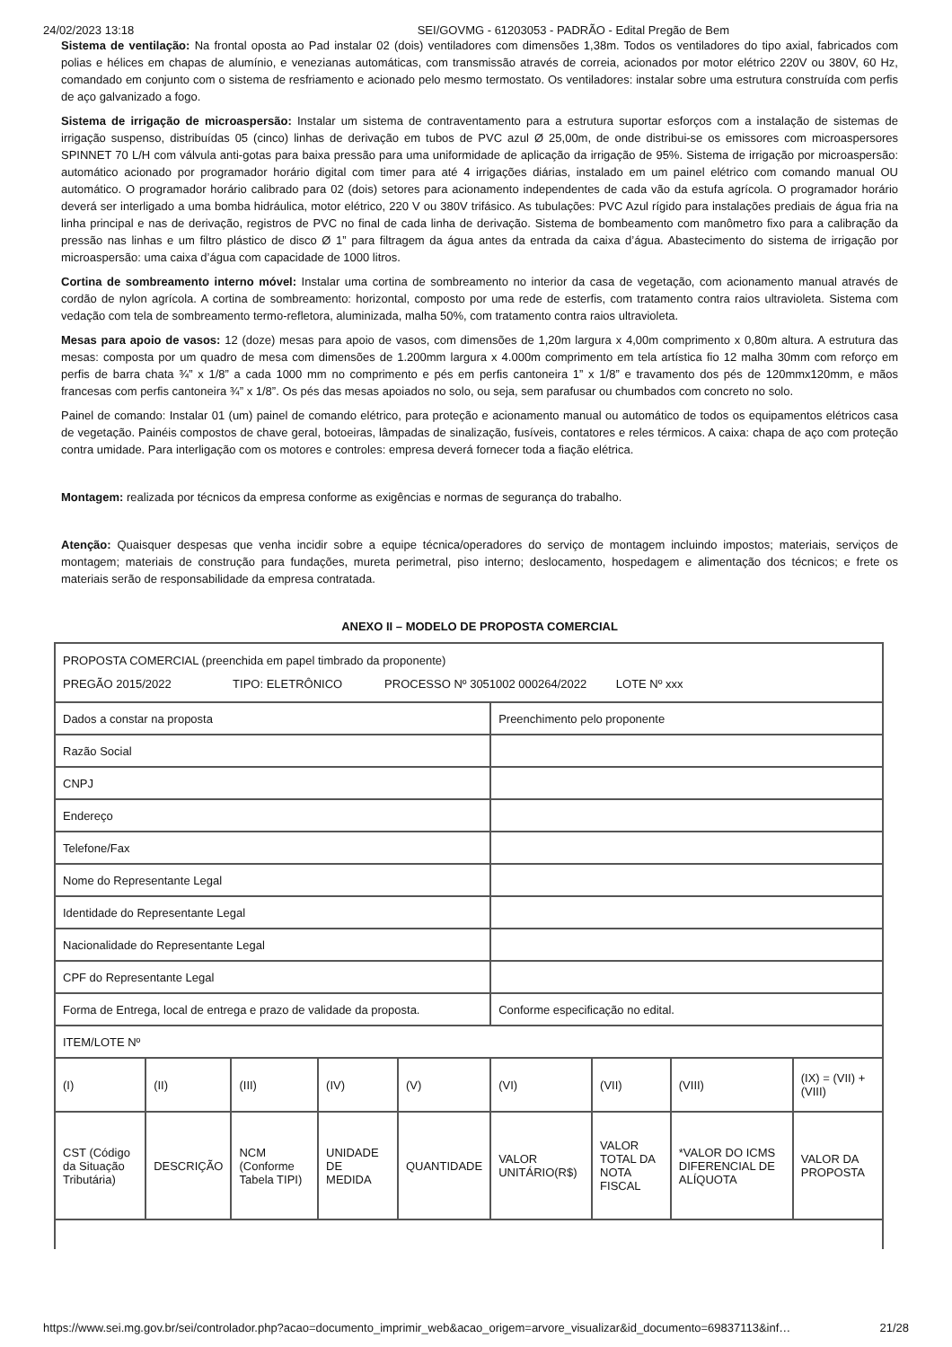24/02/2023 13:18 SEI/GOVMG - 61203053 - PADRÃO - Edital Pregão de Bem
Sistema de ventilação: Na frontal oposta ao Pad instalar 02 (dois) ventiladores com dimensões 1,38m. Todos os ventiladores do tipo axial, fabricados com polias e hélices em chapas de alumínio, e venezianas automáticas, com transmissão através de correia, acionados por motor elétrico 220V ou 380V, 60 Hz, comandado em conjunto com o sistema de resfriamento e acionado pelo mesmo termostato. Os ventiladores: instalar sobre uma estrutura construída com perfis de aço galvanizado a fogo.
Sistema de irrigação de microaspersão: Instalar um sistema de contraventamento para a estrutura suportar esforços com a instalação de sistemas de irrigação suspenso, distribuídas 05 (cinco) linhas de derivação em tubos de PVC azul Ø 25,00m, de onde distribui-se os emissores com microaspersores SPINNET 70 L/H com válvula anti-gotas para baixa pressão para uma uniformidade de aplicação da irrigação de 95%. Sistema de irrigação por microaspersão: automático acionado por programador horário digital com timer para até 4 irrigações diárias, instalado em um painel elétrico com comando manual OU automático. O programador horário calibrado para 02 (dois) setores para acionamento independentes de cada vão da estufa agrícola. O programador horário deverá ser interligado a uma bomba hidráulica, motor elétrico, 220 V ou 380V trifásico. As tubulações: PVC Azul rígido para instalações prediais de água fria na linha principal e nas de derivação, registros de PVC no final de cada linha de derivação. Sistema de bombeamento com manômetro fixo para a calibração da pressão nas linhas e um filtro plástico de disco Ø 1” para filtragem da água antes da entrada da caixa d’água. Abastecimento do sistema de irrigação por microaspersão: uma caixa d’água com capacidade de 1000 litros.
Cortina de sombreamento interno móvel: Instalar uma cortina de sombreamento no interior da casa de vegetação, com acionamento manual através de cordão de nylon agrícola. A cortina de sombreamento: horizontal, composto por uma rede de esterfis, com tratamento contra raios ultravioleta. Sistema com vedação com tela de sombreamento termo-refletora, aluminizada, malha 50%, com tratamento contra raios ultravioleta.
Mesas para apoio de vasos: 12 (doze) mesas para apoio de vasos, com dimensões de 1,20m largura x 4,00m comprimento x 0,80m altura. A estrutura das mesas: composta por um quadro de mesa com dimensões de 1.200mm largura x 4.000m comprimento em tela artística fio 12 malha 30mm com reforço em perfis de barra chata ¾” x 1/8” a cada 1000 mm no comprimento e pés em perfis cantoneira 1” x 1/8” e travamento dos pés de 120mmx120mm, e mãos francesas com perfis cantoneira ¾” x 1/8”. Os pés das mesas apoiados no solo, ou seja, sem parafusar ou chumbados com concreto no solo.
Painel de comando: Instalar 01 (um) painel de comando elétrico, para proteção e acionamento manual ou automático de todos os equipamentos elétricos casa de vegetação. Painéis compostos de chave geral, botoeiras, lâmpadas de sinalização, fusíveis, contatores e reles térmicos. A caixa: chapa de aço com proteção contra umidade. Para interligação com os motores e controles: empresa deverá fornecer toda a fiação elétrica.
Montagem: realizada por técnicos da empresa conforme as exigências e normas de segurança do trabalho.
Atenção: Quaisquer despesas que venha incidir sobre a equipe técnica/operadores do serviço de montagem incluindo impostos; materiais, serviços de montagem; materiais de construção para fundações, mureta perimetral, piso interno; deslocamento, hospedagem e alimentação dos técnicos; e frete os materiais serão de responsabilidade da empresa contratada.
ANEXO II – MODELO DE PROPOSTA COMERCIAL
| PROPOSTA COMERCIAL (preenchida em papel timbrado da proponente) PREGÃO 2015/2022 TIPO: ELETRÔNICO PROCESSO Nº 3051002 000264/2022 LOTE Nº xxx | | | | | | | | |
| Dados a constar na proposta | | | | | Preenchimento pelo proponente | | | |
| Razão Social | | | | | | | | |
| CNPJ | | | | | | | | |
| Endereço | | | | | | | | |
| Telefone/Fax | | | | | | | | |
| Nome do Representante Legal | | | | | | | | |
| Identidade do Representante Legal | | | | | | | | |
| Nacionalidade do Representante Legal | | | | | | | | |
| CPF do Representante Legal | | | | | | | | |
| Forma de Entrega, local de entrega e prazo de validade da proposta. | | | | | Conforme especificação no edital. | | | |
| ITEM/LOTE Nº | | | | | | | | |
| (I) | (II) | (III) | (IV) | (V) | (VI) | (VII) | (VIII) | (IX) = (VII) + (VIII) |
| CST (Código da Situação Tributária) | DESCRIÇÃO | NCM (Conforme Tabela TIPI) | UNIDADE DE MEDIDA | QUANTIDADE | VALOR UNITÁRIO(R$) | VALOR TOTAL DA NOTA FISCAL | *VALOR DO ICMS DIFERENCIAL DE ALÍQUOTA | VALOR DA PROPOSTA |
https://www.sei.mg.gov.br/sei/controlador.php?acao=documento_imprimir_web&acao_origem=arvore_visualizar&id_documento=69837113&inf… 21/28